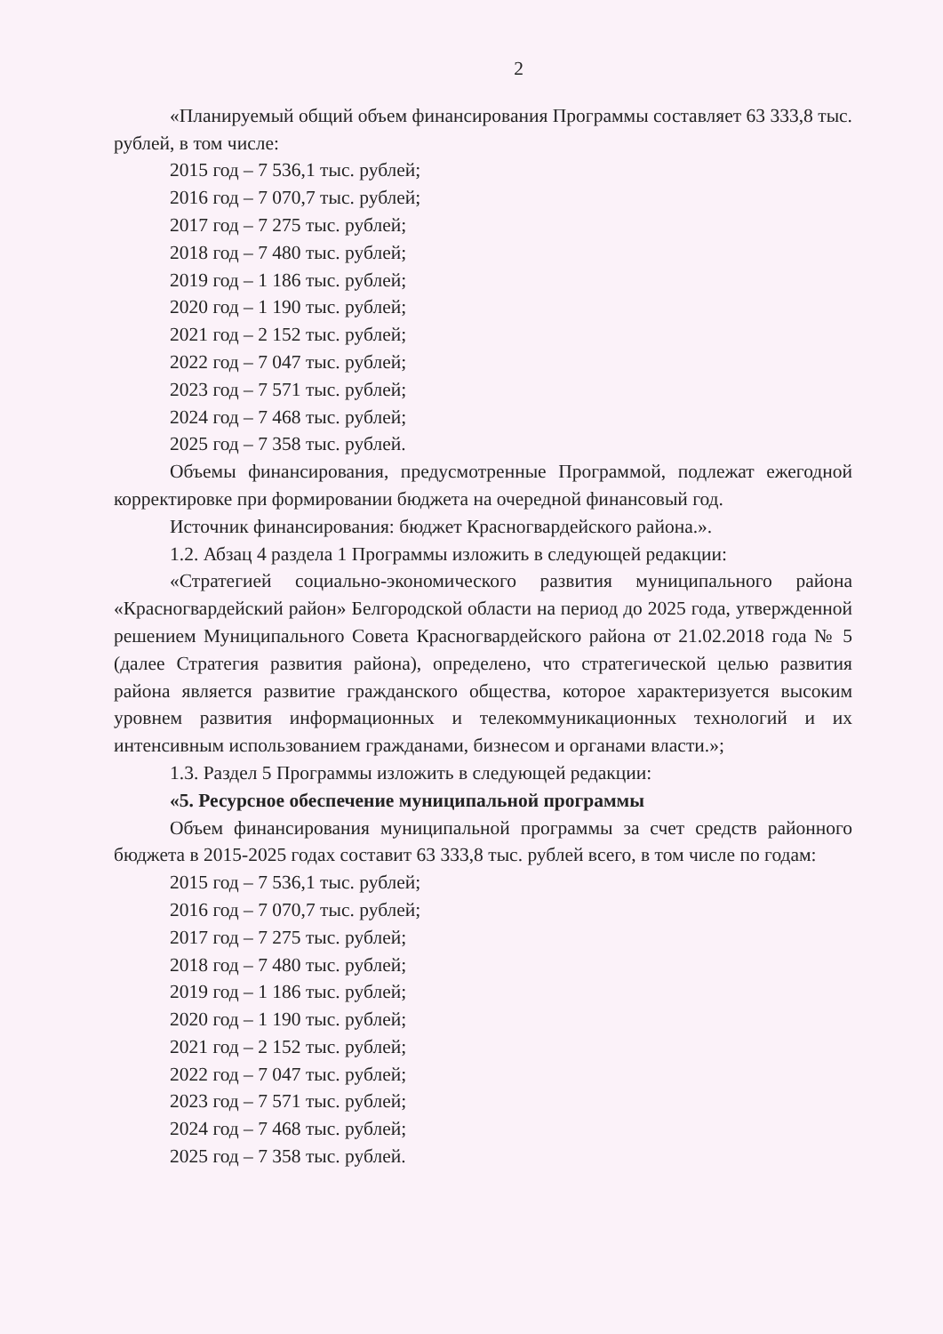2
«Планируемый общий объем финансирования Программы составляет 63 333,8 тыс. рублей, в том числе:
2015 год – 7 536,1 тыс. рублей;
2016 год – 7 070,7 тыс. рублей;
2017 год – 7 275 тыс. рублей;
2018 год – 7 480 тыс. рублей;
2019 год – 1 186 тыс. рублей;
2020 год – 1 190 тыс. рублей;
2021 год – 2 152 тыс. рублей;
2022 год – 7 047 тыс. рублей;
2023 год – 7 571 тыс. рублей;
2024 год – 7 468 тыс. рублей;
2025 год – 7 358 тыс. рублей.
Объемы финансирования, предусмотренные Программой, подлежат ежегодной корректировке при формировании бюджета на очередной финансовый год.
Источник финансирования: бюджет Красногвардейского района.».
1.2. Абзац 4 раздела 1 Программы изложить в следующей редакции:
«Стратегией социально-экономического развития муниципального района «Красногвардейский район» Белгородской области на период до 2025 года, утвержденной решением Муниципального Совета Красногвардейского района от 21.02.2018 года № 5 (далее Стратегия развития района), определено, что стратегической целью развития района является развитие гражданского общества, которое характеризуется высоким уровнем развития информационных и телекоммуникационных технологий и их интенсивным использованием гражданами, бизнесом и органами власти.»;
1.3. Раздел 5 Программы изложить в следующей редакции:
«5. Ресурсное обеспечение муниципальной программы
Объем финансирования муниципальной программы за счет средств районного бюджета в 2015-2025 годах составит 63 333,8 тыс. рублей всего, в том числе по годам:
2015 год – 7 536,1 тыс. рублей;
2016 год – 7 070,7 тыс. рублей;
2017 год – 7 275 тыс. рублей;
2018 год – 7 480 тыс. рублей;
2019 год – 1 186 тыс. рублей;
2020 год – 1 190 тыс. рублей;
2021 год – 2 152 тыс. рублей;
2022 год – 7 047 тыс. рублей;
2023 год – 7 571 тыс. рублей;
2024 год – 7 468 тыс. рублей;
2025 год – 7 358 тыс. рублей.